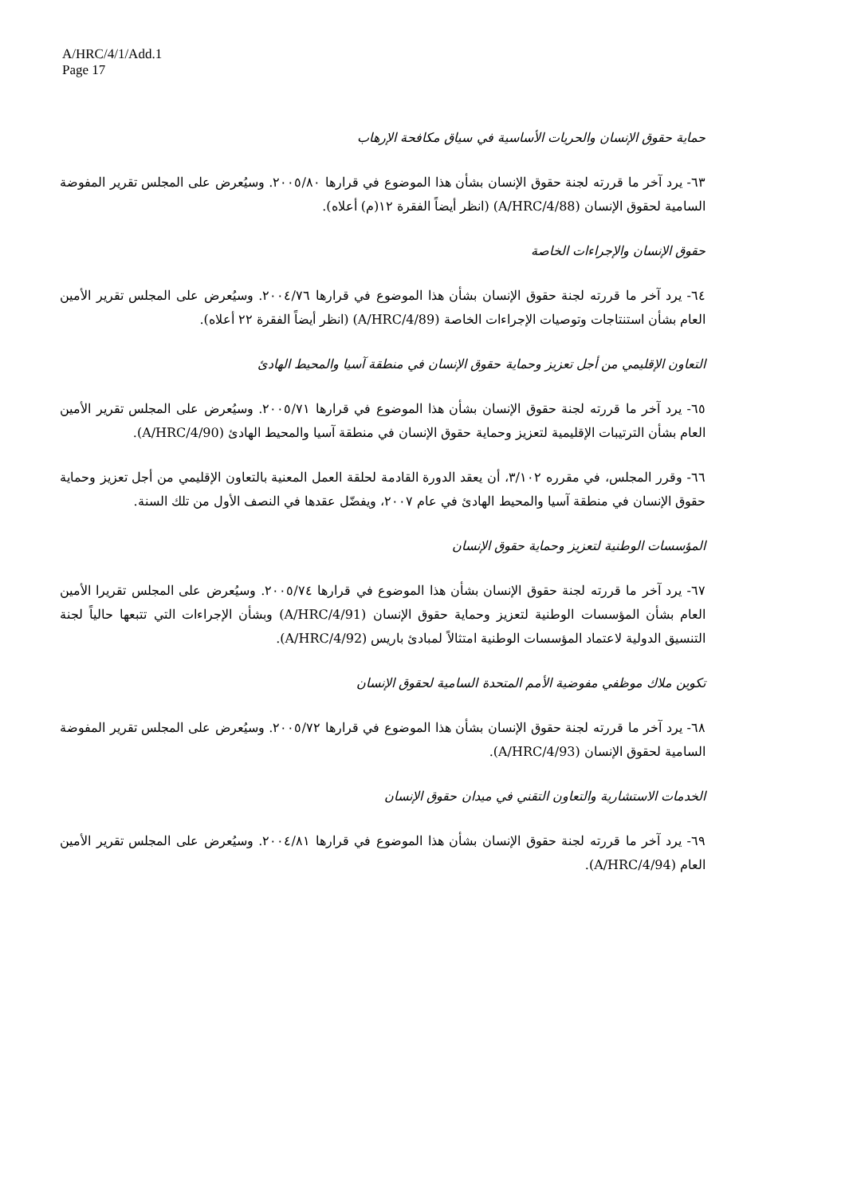A/HRC/4/1/Add.1
Page 17
حماية حقوق الإنسان والحريات الأساسية في سياق مكافحة الإرهاب
٦٣- يرد آخر ما قررته لجنة حقوق الإنسان بشأن هذا الموضوع في قرارها ٢٠٠٥/٨٠. وسيُعرض على المجلس تقرير المفوضة السامية لحقوق الإنسان (A/HRC/4/88) (انظر أيضاً الفقرة ١٢(م) أعلاه).
حقوق الإنسان والإجراءات الخاصة
٦٤- يرد آخر ما قررته لجنة حقوق الإنسان بشأن هذا الموضوع في قرارها ٢٠٠٤/٧٦. وسيُعرض على المجلس تقرير الأمين العام بشأن استنتاجات وتوصيات الإجراءات الخاصة (A/HRC/4/89) (انظر أيضاً الفقرة ٢٢ أعلاه).
التعاون الإقليمي من أجل تعزيز وحماية حقوق الإنسان في منطقة آسيا والمحيط الهادئ
٦٥- يرد آخر ما قررته لجنة حقوق الإنسان بشأن هذا الموضوع في قرارها ٢٠٠٥/٧١. وسيُعرض على المجلس تقرير الأمين العام بشأن الترتيبات الإقليمية لتعزيز وحماية حقوق الإنسان في منطقة آسيا والمحيط الهادئ (A/HRC/4/90).
٦٦- وقرر المجلس، في مقرره ٣/١٠٢، أن يعقد الدورة القادمة لحلقة العمل المعنية بالتعاون الإقليمي من أجل تعزيز وحماية حقوق الإنسان في منطقة آسيا والمحيط الهادئ في عام ٢٠٠٧، ويفضّل عقدها في النصف الأول من تلك السنة.
المؤسسات الوطنية لتعزيز وحماية حقوق الإنسان
٦٧- يرد آخر ما قررته لجنة حقوق الإنسان بشأن هذا الموضوع في قرارها ٢٠٠٥/٧٤. وسيُعرض على المجلس تقريرا الأمين العام بشأن المؤسسات الوطنية لتعزيز وحماية حقوق الإنسان (A/HRC/4/91) وبشأن الإجراءات التي تتبعها حالياً لجنة التنسيق الدولية لاعتماد المؤسسات الوطنية امتثالاً لمبادئ باريس (A/HRC/4/92).
تكوين ملاك موظفي مفوضية الأمم المتحدة السامية لحقوق الإنسان
٦٨- يرد آخر ما قررته لجنة حقوق الإنسان بشأن هذا الموضوع في قرارها ٢٠٠٥/٧٢. وسيُعرض على المجلس تقرير المفوضة السامية لحقوق الإنسان (A/HRC/4/93).
الخدمات الاستشارية والتعاون التقني في ميدان حقوق الإنسان
٦٩- يرد آخر ما قررته لجنة حقوق الإنسان بشأن هذا الموضوع في قرارها ٢٠٠٤/٨١. وسيُعرض على المجلس تقرير الأمين العام (A/HRC/4/94).